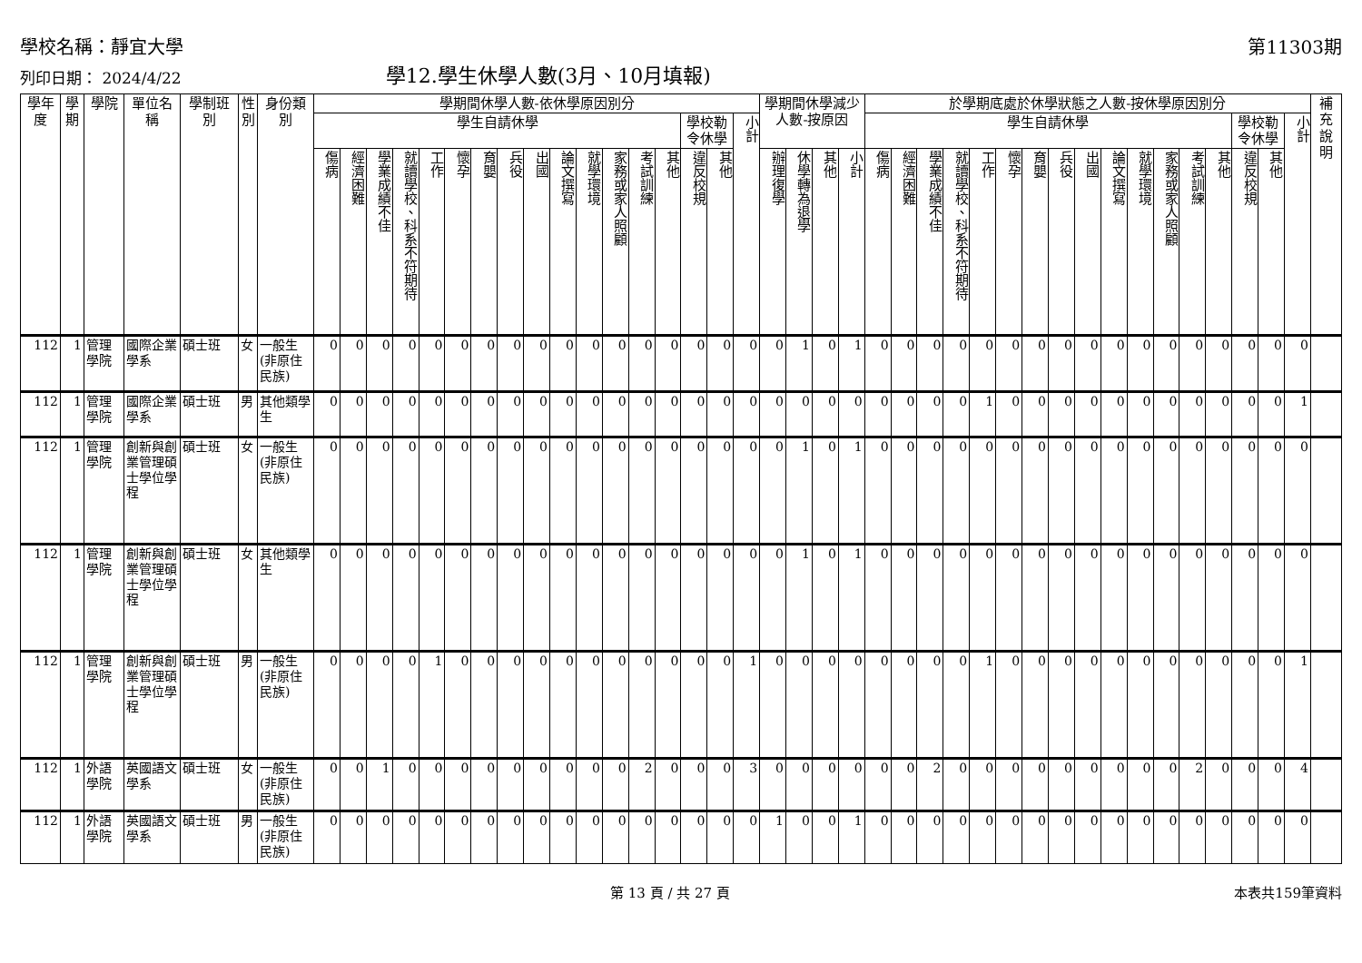學校名稱：靜宜大學 第11303期
列印日期： 2024/4/22 學12.學生休學人數(3月、10月填報)
| 學年度 | 學期 | 學院 | 單位名稱 | 學制班別 | 性別 | 身份類別 | 學期間休學人數-依休學原因別分 | | | | | | | | | | | | | | | | | 學期間休學減少人數-按原因 | | | | 於學期底處於休學狀態之人數-按休學原因別分 | | | | | | | | | | | | | | | | | 補充說明 |
| --- | --- | --- | --- | --- | --- | --- | --- | --- | --- | --- | --- | --- | --- | --- | --- | --- | --- | --- | --- | --- | --- | --- | --- | --- | --- | --- | --- | --- | --- | --- | --- | --- | --- | --- | --- | --- | --- | --- | --- | --- | --- | --- | --- | --- | --- |
| | | | | | | | 學生自請休學 | | | | | | | | | | | | | | 學校勒令休學 | | 小計 | | | | | 學生自請休學 | | | | | | | | | | | | | | 學校勒令休學 | | 小計 | |
| | | | | | | | 傷病 | 經濟困難 | 學業成績不佳 | 就讀學校、科系不符期待 | 工作 | 懷孕 | 育嬰 | 兵役 | 出國 | 論文撰寫 | 就學環境 | 家務或家人照顧 | 考試訓練 | 其他 | 違反校規 | 其他 | | 辦理復學 | 休學轉為退學 | 其他 | 小計 | 傷病 | 經濟困難 | 學業成績不佳 | 就讀學校、科系不符期待 | 工作 | 懷孕 | 育嬰 | 兵役 | 出國 | 論文撰寫 | 就學環境 | 家務或家人照顧 | 考試訓練 | 其他 | 違反校規 | 其他 | | |
| 112 | 1 | 管理學院 | 國際企業學系 | 碩士班 | 女 | 一般生(非原住民族) | 0 | 0 | 0 | 0 | 0 | 0 | 0 | 0 | 0 | 0 | 0 | 0 | 0 | 0 | 0 | 0 | 0 | 0 | 1 | 0 | 1 | 0 | 0 | 0 | 0 | 0 | 0 | 0 | 0 | 0 | 0 | 0 | 0 | 0 | 0 | 0 | 0 | 0 | |
| 112 | 1 | 管理學院 | 國際企業學系 | 碩士班 | 男 | 其他類學生 | 0 | 0 | 0 | 0 | 0 | 0 | 0 | 0 | 0 | 0 | 0 | 0 | 0 | 0 | 0 | 0 | 0 | 0 | 0 | 0 | 0 | 0 | 0 | 0 | 0 | 1 | 0 | 0 | 0 | 0 | 0 | 0 | 0 | 0 | 0 | 0 | 0 | 1 | |
| 112 | 1 | 管理學院 | 創新與創業管理碩士學位學程 | 碩士班 | 女 | 一般生(非原住民族) | 0 | 0 | 0 | 0 | 0 | 0 | 0 | 0 | 0 | 0 | 0 | 0 | 0 | 0 | 0 | 0 | 0 | 0 | 1 | 0 | 1 | 0 | 0 | 0 | 0 | 0 | 0 | 0 | 0 | 0 | 0 | 0 | 0 | 0 | 0 | 0 | 0 | 0 | |
| 112 | 1 | 管理學院 | 創新與創業管理碩士學位學程 | 碩士班 | 女 | 其他類學生 | 0 | 0 | 0 | 0 | 0 | 0 | 0 | 0 | 0 | 0 | 0 | 0 | 0 | 0 | 0 | 0 | 0 | 0 | 1 | 0 | 1 | 0 | 0 | 0 | 0 | 0 | 0 | 0 | 0 | 0 | 0 | 0 | 0 | 0 | 0 | 0 | 0 | 0 | |
| 112 | 1 | 管理學院 | 創新與創業管理碩士學位學程 | 碩士班 | 男 | 一般生(非原住民族) | 0 | 0 | 0 | 0 | 1 | 0 | 0 | 0 | 0 | 0 | 0 | 0 | 0 | 0 | 0 | 0 | 1 | 0 | 0 | 0 | 0 | 0 | 0 | 0 | 0 | 1 | 0 | 0 | 0 | 0 | 0 | 0 | 0 | 0 | 0 | 0 | 0 | 1 | |
| 112 | 1 | 外語學院 | 英國語文學系 | 碩士班 | 女 | 一般生(非原住民族) | 0 | 0 | 1 | 0 | 0 | 0 | 0 | 0 | 0 | 0 | 0 | 0 | 2 | 0 | 0 | 0 | 3 | 0 | 0 | 0 | 0 | 0 | 0 | 2 | 0 | 0 | 0 | 0 | 0 | 0 | 0 | 0 | 0 | 2 | 0 | 0 | 0 | 4 | |
| 112 | 1 | 外語學院 | 英國語文學系 | 碩士班 | 男 | 一般生(非原住民族) | 0 | 0 | 0 | 0 | 0 | 0 | 0 | 0 | 0 | 0 | 0 | 0 | 0 | 0 | 0 | 0 | 0 | 1 | 0 | 0 | 1 | 0 | 0 | 0 | 0 | 0 | 0 | 0 | 0 | 0 | 0 | 0 | 0 | 0 | 0 | 0 | 0 | 0 | |
第 13 頁 / 共 27 頁 本表共159筆資料